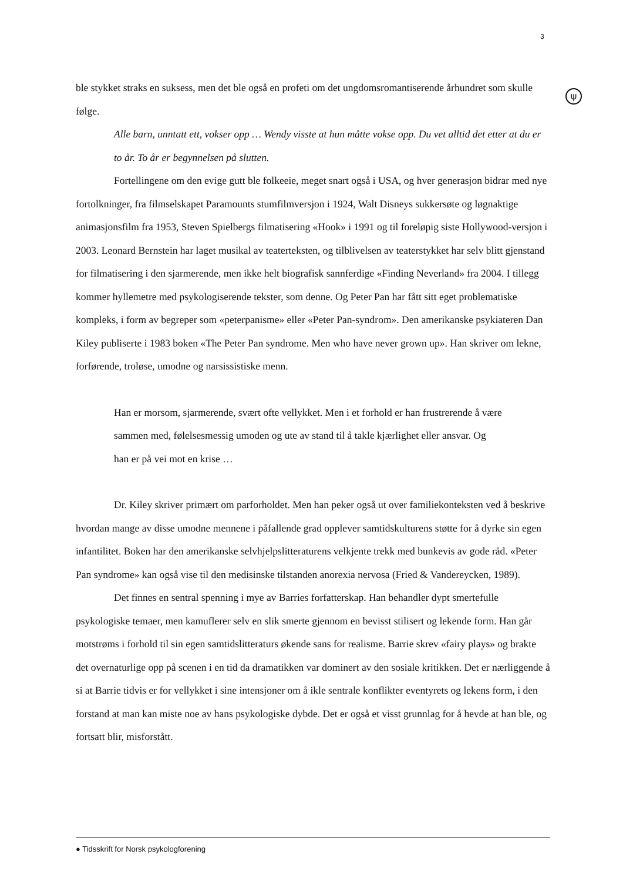3
ψ
ble stykket straks en suksess, men det ble også en profeti om det ungdomsromantiserende århundret som skulle følge.
Alle barn, unntatt ett, vokser opp … Wendy visste at hun måtte vokse opp. Du vet alltid det etter at du er to år. To år er begynnelsen på slutten.
Fortellingene om den evige gutt ble folkeeie, meget snart også i USA, og hver generasjon bidrar med nye fortolkninger, fra filmselskapet Paramounts stumfilmversjon i 1924, Walt Disneys sukkersøte og løgnaktige animasjonsfilm fra 1953, Steven Spielbergs filmatisering «Hook» i 1991 og til foreløpig siste Hollywood-versjon i 2003. Leonard Bernstein har laget musikal av teaterteksten, og tilblivelsen av teaterstykket har selv blitt gjenstand for filmatisering i den sjarmerende, men ikke helt biografisk sannferdige «Finding Neverland» fra 2004. I tillegg kommer hyllemetre med psykologiserende tekster, som denne. Og Peter Pan har fått sitt eget problematiske kompleks, i form av begreper som «peterpanisme» eller «Peter Pan-syndrom». Den amerikanske psykiateren Dan Kiley publiserte i 1983 boken «The Peter Pan syndrome. Men who have never grown up». Han skriver om lekne, forførende, troløse, umodne og narsissistiske menn.
Han er morsom, sjarmerende, svært ofte vellykket. Men i et forhold er han frustrerende å være sammen med, følelsesmessig umoden og ute av stand til å takle kjærlighet eller ansvar. Og han er på vei mot en krise …
Dr. Kiley skriver primært om parforholdet. Men han peker også ut over familiekonteksten ved å beskrive hvordan mange av disse umodne mennene i påfallende grad opplever samtidskulturens støtte for å dyrke sin egen infantilitet. Boken har den amerikanske selvhjelpslitteraturens velkjente trekk med bunkevis av gode råd. «Peter Pan syndrome» kan også vise til den medisinske tilstanden anorexia nervosa (Fried & Vandereycken, 1989).
Det finnes en sentral spenning i mye av Barries forfatterskap. Han behandler dypt smertefulle psykologiske temaer, men kamuflerer selv en slik smerte gjennom en bevisst stilisert og lekende form. Han går motstrøms i forhold til sin egen samtidslitteraturs økende sans for realisme. Barrie skrev «fairy plays» og brakte det overnaturlige opp på scenen i en tid da dramatikken var dominert av den sosiale kritikken. Det er nærliggende å si at Barrie tidvis er for vellykket i sine intensjoner om å ikle sentrale konflikter eventyrets og lekens form, i den forstand at man kan miste noe av hans psykologiske dybde. Det er også et visst grunnlag for å hevde at han ble, og fortsatt blir, misforstått.
● Tidsskrift for Norsk psykologforening